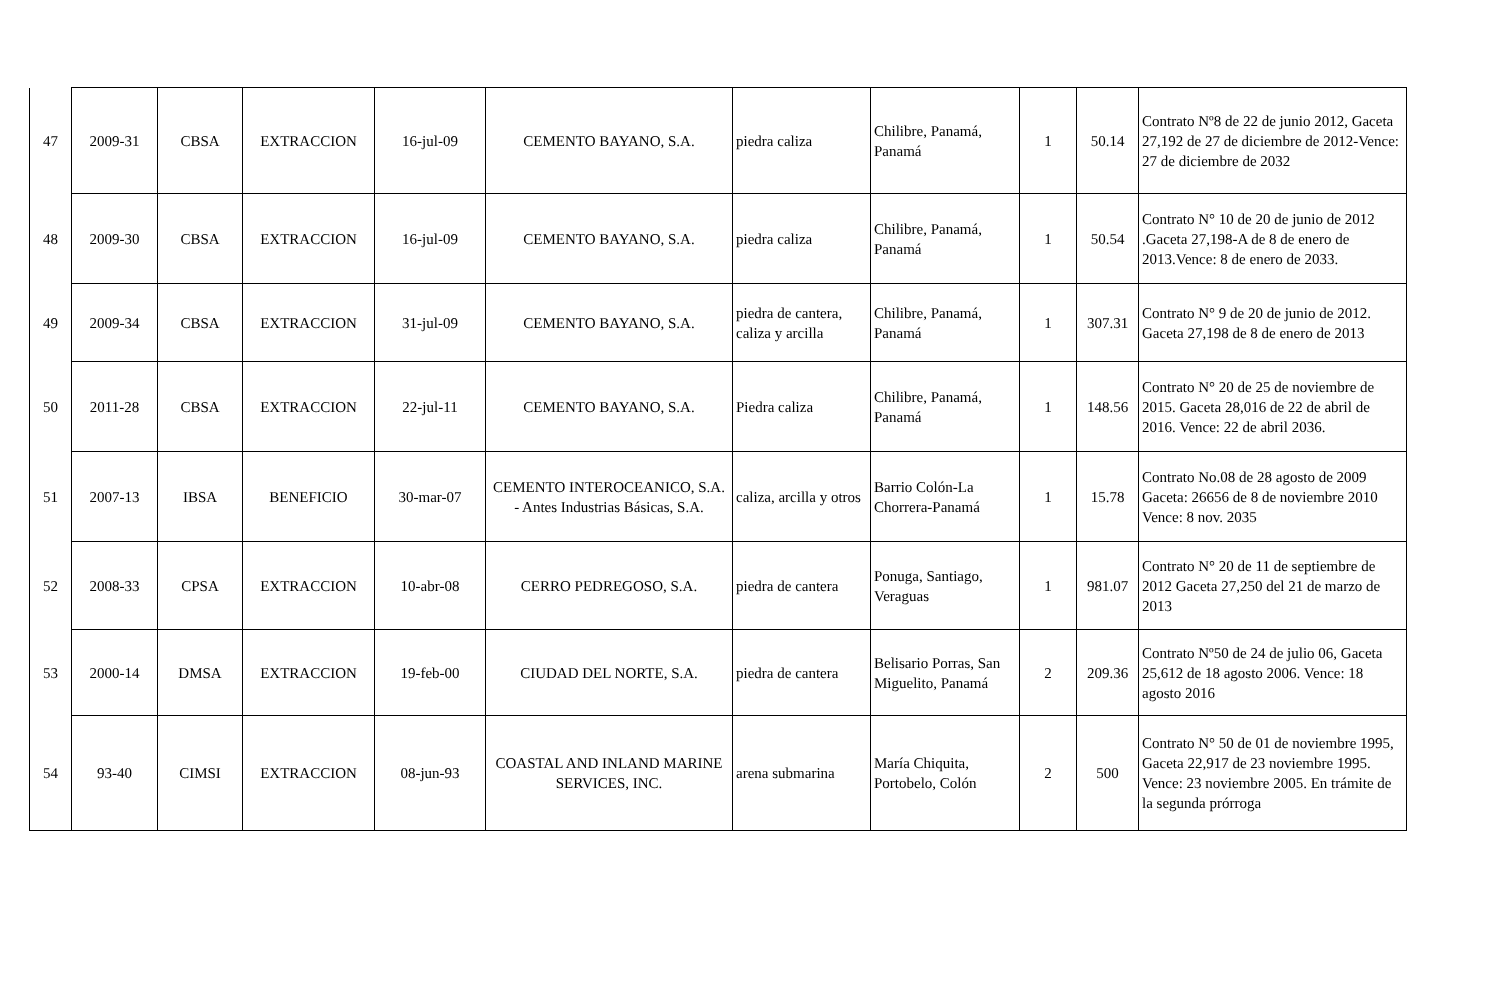| 47 | 2009-31 | CBSA | EXTRACCION | 16-jul-09 | CEMENTO BAYANO, S.A. | piedra caliza | Chilibre, Panamá, Panamá | 1 | 50.14 | Contrato Nº8 de 22 de junio 2012, Gaceta 27,192 de 27 de diciembre de 2012-Vence: 27 de diciembre de 2032 |
| 48 | 2009-30 | CBSA | EXTRACCION | 16-jul-09 | CEMENTO BAYANO, S.A. | piedra caliza | Chilibre, Panamá, Panamá | 1 | 50.54 | Contrato N° 10 de 20 de junio de 2012 .Gaceta 27,198-A de 8 de enero de 2013.Vence: 8 de enero de 2033. |
| 49 | 2009-34 | CBSA | EXTRACCION | 31-jul-09 | CEMENTO BAYANO, S.A. | piedra de cantera, caliza y arcilla | Chilibre, Panamá, Panamá | 1 | 307.31 | Contrato N° 9 de 20 de junio de 2012. Gaceta 27,198 de 8 de enero de 2013 |
| 50 | 2011-28 | CBSA | EXTRACCION | 22-jul-11 | CEMENTO BAYANO, S.A. | Piedra caliza | Chilibre, Panamá, Panamá | 1 | 148.56 | Contrato N° 20 de 25 de noviembre de 2015. Gaceta 28,016 de 22 de abril de 2016. Vence: 22 de abril 2036. |
| 51 | 2007-13 | IBSA | BENEFICIO | 30-mar-07 | CEMENTO INTEROCEANICO, S.A. - Antes Industrias Básicas, S.A. | caliza, arcilla y otros | Barrio Colón-La Chorrera-Panamá | 1 | 15.78 | Contrato No.08 de 28 agosto de 2009 Gaceta: 26656 de 8 de noviembre 2010 Vence: 8 nov. 2035 |
| 52 | 2008-33 | CPSA | EXTRACCION | 10-abr-08 | CERRO PEDREGOSO, S.A. | piedra de cantera | Ponuga, Santiago, Veraguas | 1 | 981.07 | Contrato N° 20 de 11 de septiembre de 2012 Gaceta 27,250 del 21 de marzo de 2013 |
| 53 | 2000-14 | DMSA | EXTRACCION | 19-feb-00 | CIUDAD DEL NORTE, S.A. | piedra de cantera | Belisario Porras, San Miguelito, Panamá | 2 | 209.36 | Contrato Nº50 de 24 de julio 06, Gaceta 25,612 de 18 agosto 2006. Vence: 18 agosto 2016 |
| 54 | 93-40 | CIMSI | EXTRACCION | 08-jun-93 | COASTAL AND INLAND MARINE SERVICES, INC. | arena submarina | María Chiquita, Portobelo, Colón | 2 | 500 | Contrato N° 50 de 01 de noviembre 1995, Gaceta 22,917 de 23 noviembre 1995. Vence: 23 noviembre 2005. En trámite de la segunda prórroga |